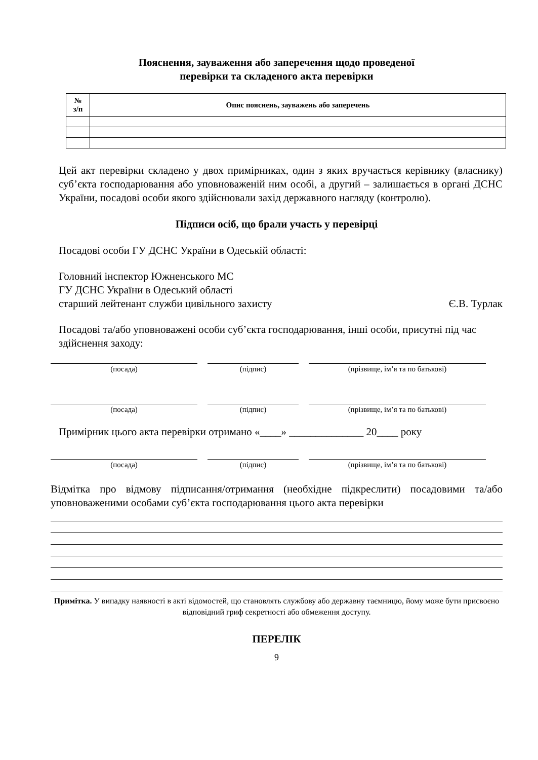Пояснення, зауваження або заперечення щодо проведеної
перевірки та складеного акта перевірки
| № з/п | Опис пояснень, зауважень або заперечень |
| --- | --- |
Цей акт перевірки складено у двох примірниках, один з яких вручається керівнику (власнику) суб’єкта господарювання або уповноваженій ним особі, а другий – залишається в органі ДСНС України, посадові особи якого здійснювали захід державного нагляду (контролю).
Підписи осіб, що брали участь у перевірці
Посадові особи ГУ ДСНС України в Одеській області:
Головний інспектор Южненського МС
ГУ ДСНС України в Одеський області
старший лейтенант служби цивільного захисту Є.В. Турлак
Посадові та/або уповноважені особи суб’єкта господарювання, інші особи, присутні під час здійснення заходу:
(посада) (підпис) (прізвище, ім’я та по батькові)
(посада) (підпис) (прізвище, ім’я та по батькові)
Примірник цього акта перевірки отримано «____» ______________ 20____ року
(посада) (підпис) (прізвище, ім’я та по батькові)
Відмітка про відмову підписання/отримання (необхідне підкреслити) посадовими та/або уповноваженими особами суб’єкта господарювання цього акта перевірки
Примітка. У випадку наявності в акті відомостей, що становлять службову або державну таємницю, йому може бути присвоєно відповідний гриф секретності або обмеження доступу.
ПЕРЕЛІК
9